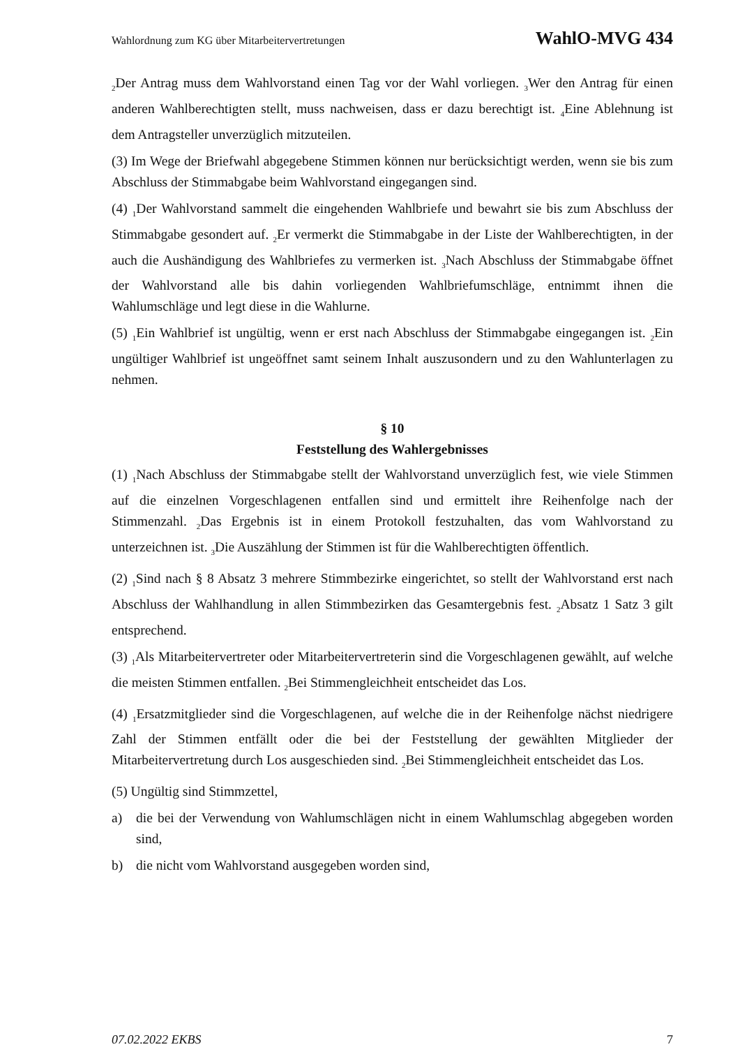Wahlordnung zum KG über Mitarbeitervertretungen WahlO-MVG 434
<sub>2</sub>Der Antrag muss dem Wahlvorstand einen Tag vor der Wahl vorliegen. <sub>3</sub>Wer den Antrag für einen anderen Wahlberechtigten stellt, muss nachweisen, dass er dazu berechtigt ist. <sub>4</sub>Eine Ablehnung ist dem Antragsteller unverzüglich mitzuteilen.
(3) Im Wege der Briefwahl abgegebene Stimmen können nur berücksichtigt werden, wenn sie bis zum Abschluss der Stimmabgabe beim Wahlvorstand eingegangen sind.
(4) <sub>1</sub>Der Wahlvorstand sammelt die eingehenden Wahlbriefe und bewahrt sie bis zum Abschluss der Stimmabgabe gesondert auf. <sub>2</sub>Er vermerkt die Stimmabgabe in der Liste der Wahlberechtigten, in der auch die Aushändigung des Wahlbriefes zu vermerken ist. <sub>3</sub>Nach Abschluss der Stimmabgabe öffnet der Wahlvorstand alle bis dahin vorliegenden Wahlbriefumschläge, entnimmt ihnen die Wahlumschläge und legt diese in die Wahlurne.
(5) <sub>1</sub>Ein Wahlbrief ist ungültig, wenn er erst nach Abschluss der Stimmabgabe eingegangen ist. <sub>2</sub>Ein ungültiger Wahlbrief ist ungeöffnet samt seinem Inhalt auszusondern und zu den Wahlunterlagen zu nehmen.
§ 10
Feststellung des Wahlergebnisses
(1) <sub>1</sub>Nach Abschluss der Stimmabgabe stellt der Wahlvorstand unverzüglich fest, wie viele Stimmen auf die einzelnen Vorgeschlagenen entfallen sind und ermittelt ihre Reihenfolge nach der Stimmenzahl. <sub>2</sub>Das Ergebnis ist in einem Protokoll festzuhalten, das vom Wahlvorstand zu unterzeichnen ist. <sub>3</sub>Die Auszählung der Stimmen ist für die Wahlberechtigten öffentlich.
(2) <sub>1</sub>Sind nach § 8 Absatz 3 mehrere Stimmbezirke eingerichtet, so stellt der Wahlvorstand erst nach Abschluss der Wahlhandlung in allen Stimmbezirken das Gesamtergebnis fest. <sub>2</sub>Absatz 1 Satz 3 gilt entsprechend.
(3) <sub>1</sub>Als Mitarbeitervertreter oder Mitarbeitervertreterin sind die Vorgeschlagenen gewählt, auf welche die meisten Stimmen entfallen. <sub>2</sub>Bei Stimmengleichheit entscheidet das Los.
(4) <sub>1</sub>Ersatzmitglieder sind die Vorgeschlagenen, auf welche die in der Reihenfolge nächst niedrigere Zahl der Stimmen entfällt oder die bei der Feststellung der gewählten Mitglieder der Mitarbeitervertretung durch Los ausgeschieden sind. <sub>2</sub>Bei Stimmengleichheit entscheidet das Los.
(5) Ungültig sind Stimmzettel,
a) die bei der Verwendung von Wahlumschlägen nicht in einem Wahlumschlag abgegeben worden sind,
b) die nicht vom Wahlvorstand ausgegeben worden sind,
07.02.2022 EKBS 7